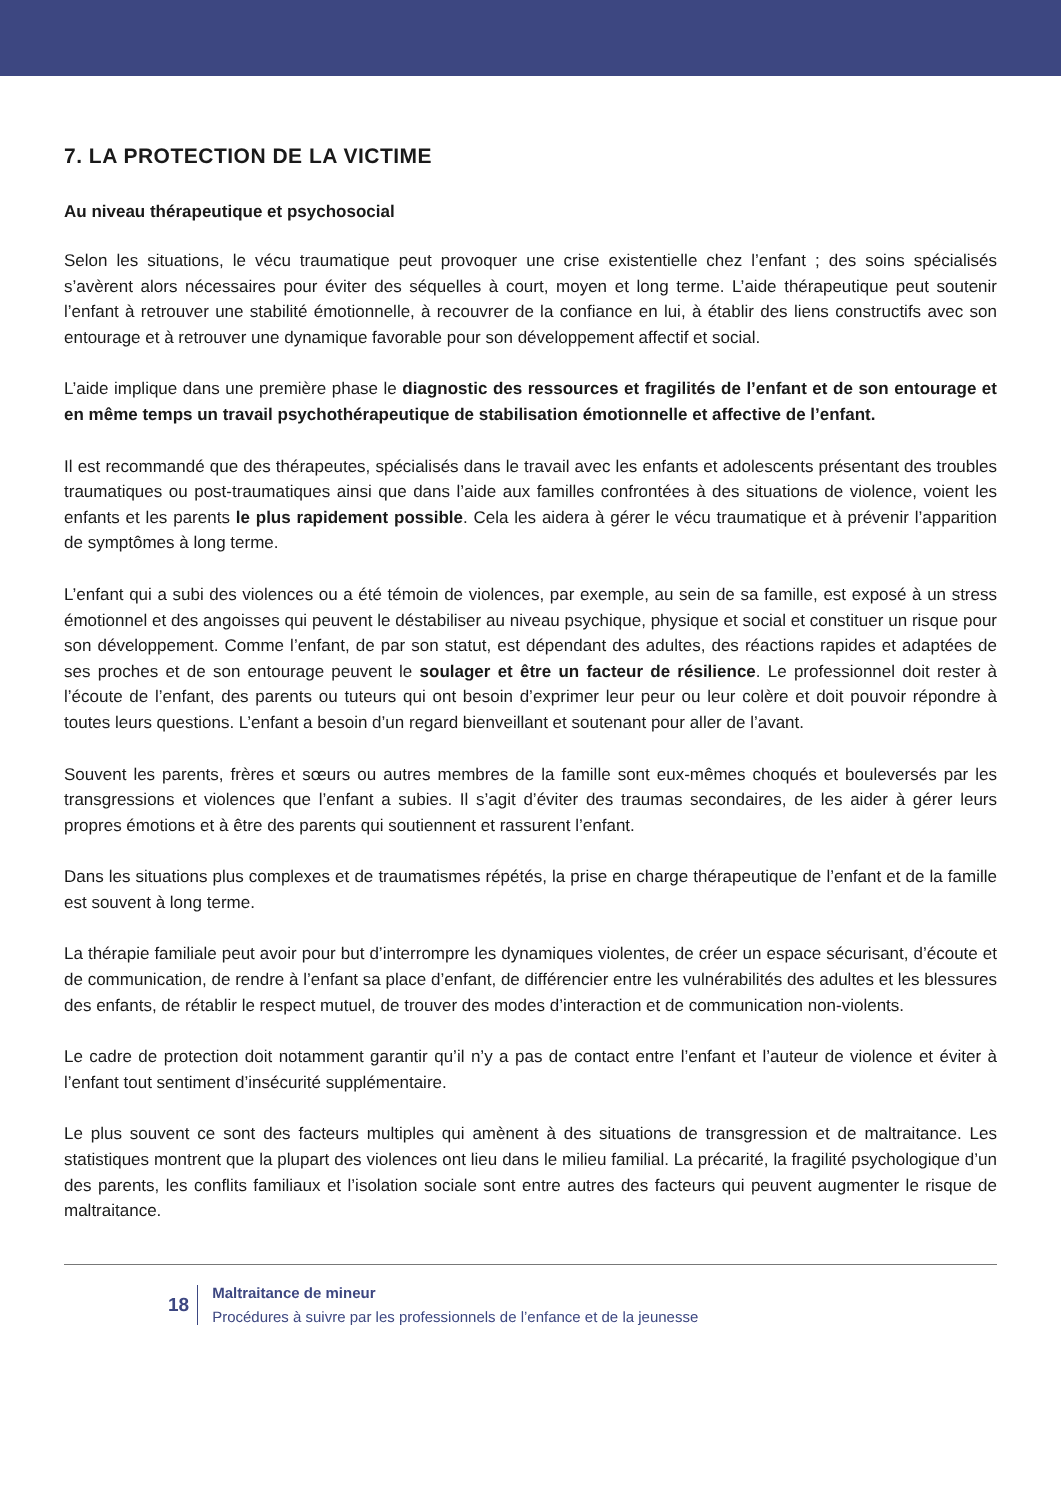7. LA PROTECTION DE LA VICTIME
Au niveau thérapeutique et psychosocial
Selon les situations, le vécu traumatique peut provoquer une crise existentielle chez l’enfant ; des soins spécialisés s’avèrent alors nécessaires pour éviter des séquelles à court, moyen et long terme. L’aide thérapeutique peut soutenir l’enfant à retrouver une stabilité émotionnelle, à recouvrer de la confiance en lui, à établir des liens constructifs avec son entourage et à retrouver une dynamique favorable pour son développement affectif et social.
L’aide implique dans une première phase le diagnostic des ressources et fragilités de l’enfant et de son entourage et en même temps un travail psychothérapeutique de stabilisation émotionnelle et affective de l’enfant.
Il est recommandé que des thérapeutes, spécialisés dans le travail avec les enfants et adolescents présentant des troubles traumatiques ou post-traumatiques ainsi que dans l’aide aux familles confrontées à des situations de violence, voient les enfants et les parents le plus rapidement possible. Cela les aidera à gérer le vécu traumatique et à prévenir l’apparition de symptômes à long terme.
L’enfant qui a subi des violences ou a été témoin de violences, par exemple, au sein de sa famille, est exposé à un stress émotionnel et des angoisses qui peuvent le déstabiliser au niveau psychique, physique et social et constituer un risque pour son développement. Comme l’enfant, de par son statut, est dépendant des adultes, des réactions rapides et adaptées de ses proches et de son entourage peuvent le soulager et être un facteur de résilience. Le professionnel doit rester à l’écoute de l’enfant, des parents ou tuteurs qui ont besoin d’exprimer leur peur ou leur colère et doit pouvoir répondre à toutes leurs questions. L’enfant a besoin d’un regard bienveillant et soutenant pour aller de l’avant.
Souvent les parents, frères et sœurs ou autres membres de la famille sont eux-mêmes choqués et bouleversés par les transgressions et violences que l’enfant a subies. Il s’agit d’éviter des traumas secondaires, de les aider à gérer leurs propres émotions et à être des parents qui soutiennent et rassurent l’enfant.
Dans les situations plus complexes et de traumatismes répétés, la prise en charge thérapeutique de l’enfant et de la famille est souvent à long terme.
La thérapie familiale peut avoir pour but d’interrompre les dynamiques violentes, de créer un espace sécurisant, d’écoute et de communication, de rendre à l’enfant sa place d’enfant, de différencier entre les vulnérabilités des adultes et les blessures des enfants, de rétablir le respect mutuel, de trouver des modes d’interaction et de communication non-violents.
Le cadre de protection doit notamment garantir qu’il n’y a pas de contact entre l’enfant et l’auteur de violence et éviter à l’enfant tout sentiment d’insécurité supplémentaire.
Le plus souvent ce sont des facteurs multiples qui amènent à des situations de transgression et de maltraitance. Les statistiques montrent que la plupart des violences ont lieu dans le milieu familial. La précarité, la fragilité psychologique d’un des parents, les conflits familiaux et l’isolation sociale sont entre autres des facteurs qui peuvent augmenter le risque de maltraitance.
18
Maltraitance de mineur
Procédures à suivre par les professionnels de l’enfance et de la jeunesse